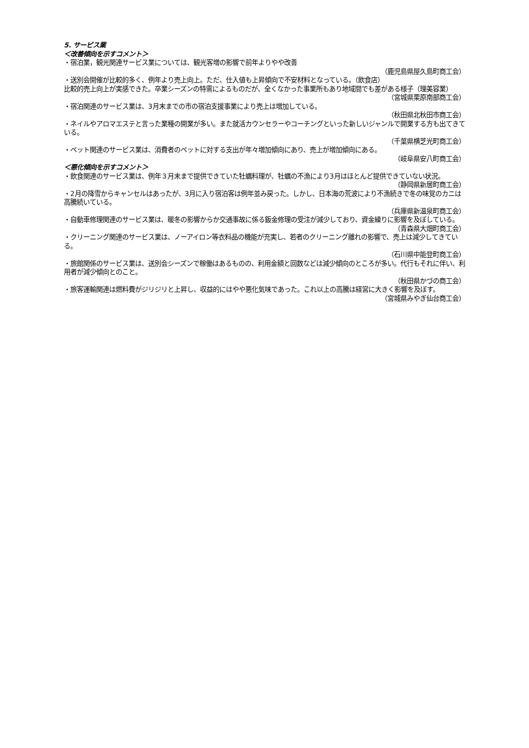5. サービス業
＜改善傾向を示すコメント＞
・宿泊業，観光関連サービス業については、観光客増の影響で前年よりやや改善
（鹿児島県屋久島町商工会）
・送別会開催が比較的多く、例年より売上向上。ただ、仕入値も上昇傾向で不安材料となっている。（飲食店）
比較的売上向上が実感できた。卒業シーズンの特需によるものだが、全くなかった事業所もあり地域間でも差がある様子（理美容業）
（宮城県栗原南部商工会）
・宿泊関連のサービス業は、3月末までの市の宿泊支援事業により売上は増加している。
（秋田県北秋田市商工会）
・ネイルやアロマエステと言った業種の開業が多い。また就活カウンセラーやコーチングといった新しいジャンルで開業する方も出てきている。
（千葉県横芝光町商工会）
・ペット関連のサービス業は、消費者のペットに対する支出が年々増加傾向にあり、売上が増加傾向にある。
（岐阜県安八町商工会）
＜悪化傾向を示すコメント＞
・飲食関連のサービス業は、例年３月末まで提供できていた牡蠣料理が、牡蠣の不漁により3月はほとんど提供できていない状況。
（静岡県新居町商工会）
・2月の降雪からキャンセルはあったが、3月に入り宿泊客は例年並み戻った。しかし、日本海の荒波により不漁続きで冬の味覚のカニは高騰続いている。
（兵庫県新温泉町商工会）
・自動車修理関連のサービス業は、暖冬の影響からか交通事故に係る鈑金修理の受注が減少しており、資金繰りに影響を及ぼしている。
（青森県大畑町商工会）
・クリーニング関連のサービス業は、ノーアイロン等衣料品の機能が充実し、若者のクリーニング離れの影響で、売上は減少してきている。
（石川県中能登町商工会）
・旅館関係のサービス業は、送別会シーズンで稼働はあるものの、利用金額と回数などは減少傾向のところが多い。代行もそれに伴い、利用者が減少傾向とのこと。
（秋田県かづの商工会）
・旅客運輸関連は燃料費がジリジリと上昇し、収益的にはやや悪化気味であった。これ以上の高騰は経営に大きく影響を及ぼす。
（宮城県みやぎ仙台商工会）